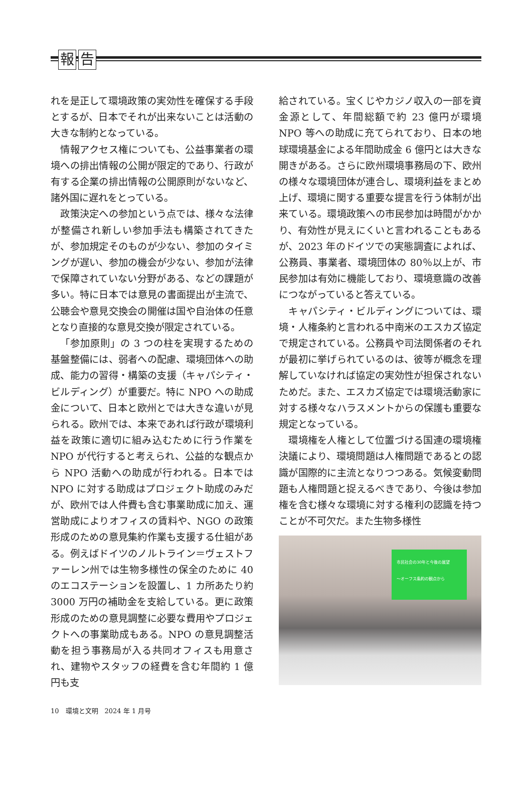報告
れを是正して環境政策の実効性を確保する手段とするが、日本でそれが出来ないことは活動の大きな制約となっている。
情報アクセス権についても、公益事業者の環境への排出情報の公開が限定的であり、行政が有する企業の排出情報の公開原則がないなど、諸外国に遅れをとっている。
政策決定への参加という点では、様々な法律が整備され新しい参加手法も構築されてきたが、参加規定そのものが少ない、参加のタイミングが遅い、参加の機会が少ない、参加が法律で保障されていない分野がある、などの課題が多い。特に日本では意見の書面提出が主流で、公聴会や意見交換会の開催は国や自治体の任意となり直接的な意見交換が限定されている。
「参加原則」の 3 つの柱を実現するための基盤整備には、弱者への配慮、環境団体への助成、能力の習得・構築の支援（キャパシティ・ビルディング）が重要だ。特に NPO への助成金について、日本と欧州とでは大きな違いが見られる。欧州では、本来であれば行政が環境利益を政策に適切に組み込むために行う作業を NPO が代行すると考えられ、公益的な観点から NPO 活動への助成が行われる。日本では NPO に対する助成はプロジェクト助成のみだが、欧州では人件費も含む事業助成に加え、運営助成によりオフィスの賃料や、NGO の政策形成のための意見集約作業も支援する仕組がある。例えばドイツのノルトライン＝ヴェストファーレン州では生物多様性の保全のために 40 のエコステーションを設置し、1 カ所あたり約 3000 万円の補助金を支給している。更に政策形成のための意見調整に必要な費用やプロジェクトへの事業助成もある。NPO の意見調整活動を担う事務局が入る共同オフィスも用意され、建物やスタッフの経費を含む年間約 1 億円も支
給されている。宝くじやカジノ収入の一部を資金源として、年間総額で約 23 億円が環境 NPO 等への助成に充てられており、日本の地球環境基金による年間助成金 6 億円とは大きな開きがある。さらに欧州環境事務局の下、欧州の様々な環境団体が連合し、環境利益をまとめ上げ、環境に関する重要な提言を行う体制が出来ている。環境政策への市民参加は時間がかかり、有効性が見えにくいと言われることもあるが、2023 年のドイツでの実態調査によれば、公務員、事業者、環境団体の 80％以上が、市民参加は有効に機能しており、環境意識の改善につながっていると答えている。
キャパシティ・ビルディングについては、環境・人権条約と言われる中南米のエスカズ協定で規定されている。公務員や司法関係者のそれが最初に挙げられているのは、彼等が概念を理解していなければ協定の実効性が担保されないためだ。また、エスカズ協定では環境活動家に対する様々なハラスメントからの保護も重要な規定となっている。
環境権を人権として位置づける国連の環境権決議により、環境問題は人権問題であるとの認識が国際的に主流となりつつある。気候変動問題も人権問題と捉えるべきであり、今後は参加権を含む様々な環境に対する権利の認識を持つことが不可欠だ。また生物多様性
市民社会の30年と今後の展望
〜オーフス条約の観点から
10　環境と文明　2024 年 1 月号